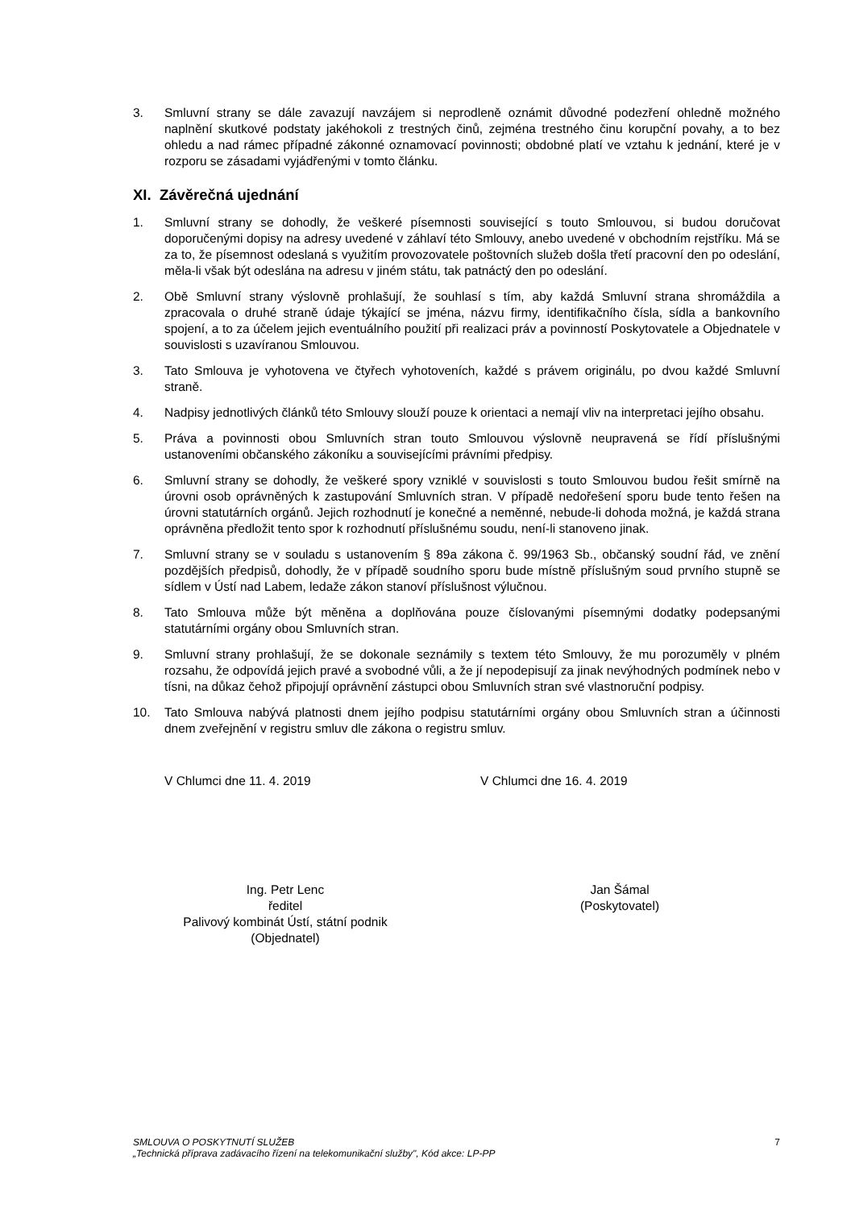3. Smluvní strany se dále zavazují navzájem si neprodleně oznámit důvodné podezření ohledně možného naplnění skutkové podstaty jakéhokoli z trestných činů, zejména trestného činu korupční povahy, a to bez ohledu a nad rámec případné zákonné oznamovací povinnosti; obdobné platí ve vztahu k jednání, které je v rozporu se zásadami vyjádřenými v tomto článku.
XI. Závěrečná ujednání
1. Smluvní strany se dohodly, že veškeré písemnosti související s touto Smlouvou, si budou doručovat doporučenými dopisy na adresy uvedené v záhlaví této Smlouvy, anebo uvedené v obchodním rejstříku. Má se za to, že písemnost odeslaná s využitím provozovatele poštovních služeb došla třetí pracovní den po odeslání, měla-li však být odeslána na adresu v jiném státu, tak patnáctý den po odeslání.
2. Obě Smluvní strany výslovně prohlašují, že souhlasí s tím, aby každá Smluvní strana shromáždila a zpracovala o druhé straně údaje týkající se jména, názvu firmy, identifikačního čísla, sídla a bankovního spojení, a to za účelem jejich eventuálního použití při realizaci práv a povinností Poskytovatele a Objednatele v souvislosti s uzavíranou Smlouvou.
3. Tato Smlouva je vyhotovena ve čtyřech vyhotoveních, každé s právem originálu, po dvou každé Smluvní straně.
4. Nadpisy jednotlivých článků této Smlouvy slouží pouze k orientaci a nemají vliv na interpretaci jejího obsahu.
5. Práva a povinnosti obou Smluvních stran touto Smlouvou výslovně neupravená se řídí příslušnými ustanoveními občanského zákoníku a souvisejícími právními předpisy.
6. Smluvní strany se dohodly, že veškeré spory vzniklé v souvislosti s touto Smlouvou budou řešit smírně na úrovni osob oprávněných k zastupování Smluvních stran. V případě nedořešení sporu bude tento řešen na úrovni statutárních orgánů. Jejich rozhodnutí je konečné a neměnné, nebude-li dohoda možná, je každá strana oprávněna předložit tento spor k rozhodnutí příslušnému soudu, není-li stanoveno jinak.
7. Smluvní strany se v souladu s ustanovením § 89a zákona č. 99/1963 Sb., občanský soudní řád, ve znění pozdějších předpisů, dohodly, že v případě soudního sporu bude místně příslušným soud prvního stupně se sídlem v Ústí nad Labem, ledaže zákon stanoví příslušnost výlučnou.
8. Tato Smlouva může být měněna a doplňována pouze číslovanými písemnými dodatky podepsanými statutárními orgány obou Smluvních stran.
9. Smluvní strany prohlašují, že se dokonale seznámily s textem této Smlouvy, že mu porozuměly v plném rozsahu, že odpovídá jejich pravé a svobodné vůli, a že jí nepodepisují za jinak nevýhodných podmínek nebo v tísni, na důkaz čehož připojují oprávnění zástupci obou Smluvních stran své vlastnoruční podpisy.
10. Tato Smlouva nabývá platnosti dnem jejího podpisu statutárními orgány obou Smluvních stran a účinnosti dnem zveřejnění v registru smluv dle zákona o registru smluv.
V Chlumci dne 11. 4. 2019 V Chlumci dne 16. 4. 2019
Ing. Petr Lenc
ředitel
Palivový kombinát Ústí, státní podnik
(Objednatel)
Jan Šámal
(Poskytovatel)
SMLOUVA O POSKYTNUTÍ SLUŽEB
„Technická příprava zadávacího řízení na telekomunikační služby", Kód akce: LP-PP
7